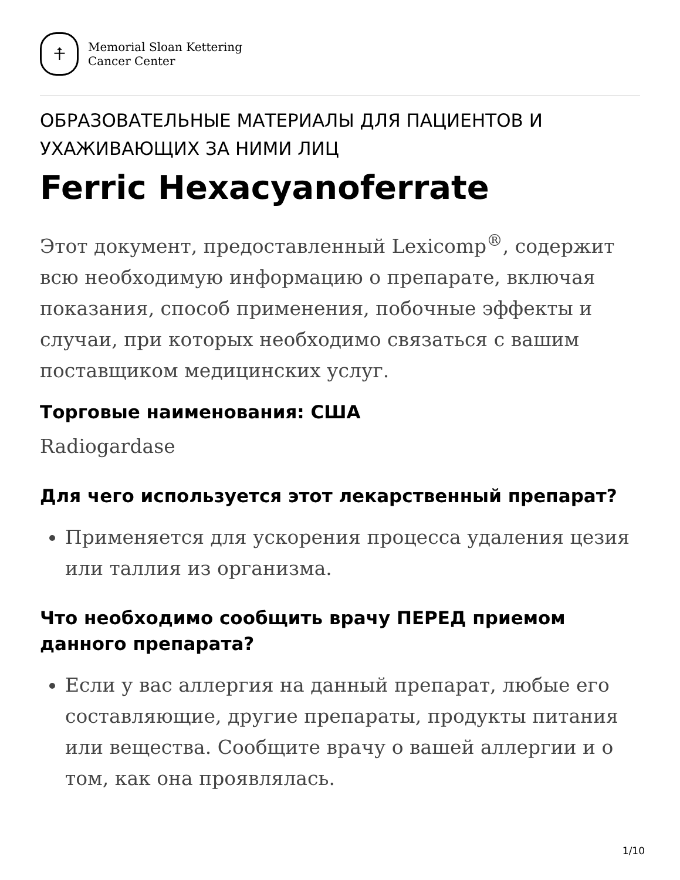⍏
Memorial Sloan Kettering
Cancer Center
ОБРАЗОВАТЕЛЬНЫЕ МАТЕРИАЛЫ ДЛЯ ПАЦИЕНТОВ И УХАЖИВАЮЩИХ ЗА НИМИ ЛИЦ
Ferric Hexacyanoferrate
Этот документ, предоставленный Lexicomp<sup>®</sup>, содержит всю необходимую информацию о препарате, включая показания, способ применения, побочные эффекты и случаи, при которых необходимо связаться с вашим поставщиком медицинских услуг.
Торговые наименования: США
Radiogardase
Для чего используется этот лекарственный препарат?
Применяется для ускорения процесса удаления цезия или таллия из организма.
Что необходимо сообщить врачу ПЕРЕД приемом данного препарата?
Если у вас аллергия на данный препарат, любые его составляющие, другие препараты, продукты питания или вещества. Сообщите врачу о вашей аллергии и о том, как она проявлялась.
1/10